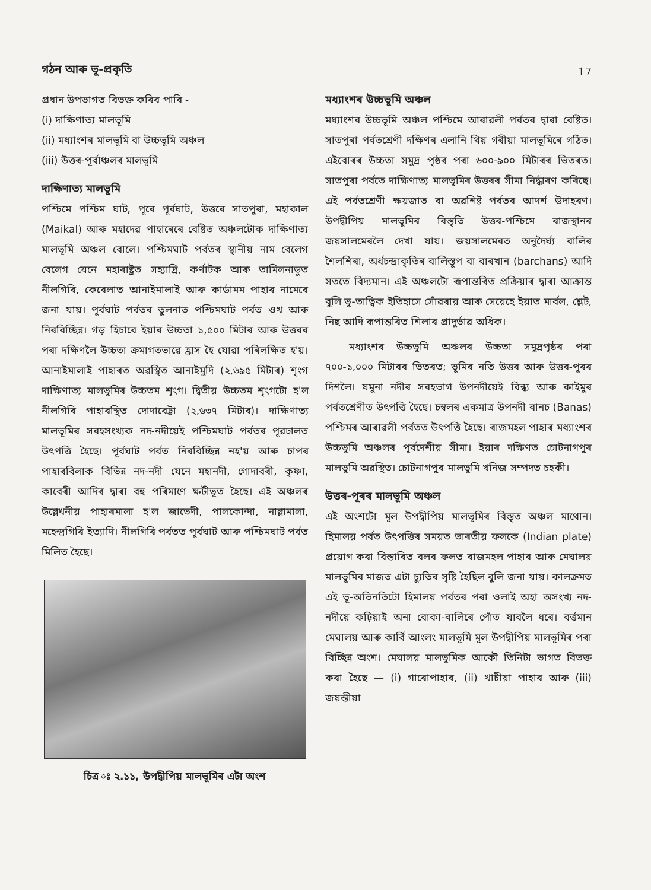গঠন আৰু ভূ-প্ৰকৃতি
17
প্ৰধান উপভাগত বিভক্ত কৰিব পাৰি -
(i) দাক্ষিণাত্য মালভূমি
(ii) মধ্যাংশৰ মালভূমি বা উচ্চভূমি অঞ্চল
(iii) উত্তৰ-পূৰ্বাঞ্চলৰ মালভূমি
দাক্ষিণাত্য মালভূমি
পশ্চিমে পশ্চিম ঘাট, পূৰে পূৰ্বঘাট, উত্তৰে সাতপুৰা, মহাকাল (Maikal) আৰু মহাদেৱ পাহাৰেৰে বেষ্টিত অঞ্চলটোক দাক্ষিণাত্য মালভূমি অঞ্চল বোলে। পশ্চিমঘাট পৰ্বতৰ স্থানীয় নাম বেলেগ বেলেগ যেনে মহাৰাষ্ট্ৰত সহ্যাদ্ৰি, কৰ্ণাটক আৰু তামিলনাডুত নীলগিৰি, কেৰেলাত আনাইমালাই আৰু কাৰ্ডামম পাহাৰ নামেৰে জনা যায়। পূৰ্বঘাট পৰ্বতৰ তুলনাত পশ্চিমঘাট পৰ্বত ওখ আৰু নিৰবিচ্ছিন্ন। গড় হিচাবে ইয়াৰ উচ্চতা ১,৫০০ মিটাৰ আৰু উত্তৰৰ পৰা দক্ষিণলৈ উচ্চতা ক্ৰমাগতভাৱে হ্ৰাস হৈ যোৱা পৰিলক্ষিত হ'য়। আনাইমালাই পাহাৰত অৱস্থিত আনাইমুদি (২,৬৯৫ মিটাৰ) শৃংগ দাক্ষিণাত্য মালভূমিৰ উচ্চতম শৃংগ। দ্বিতীয় উচ্চতম শৃংগটো হ'ল নীলগিৰি পাহাৰস্থিত দোদাবেট্টা (২,৬৩৭ মিটাৰ)। দাক্ষিণাত্য মালভূমিৰ সৰহসংখ্যক নদ-নদীয়েই পশ্চিমঘাট পৰ্বতৰ পূৱঢালত উৎপত্তি হৈছে। পূৰ্বঘাট পৰ্বত নিৰবিচ্ছিন্ন নহ'য় আৰু চাপৰ পাহাৰবিলাক বিভিন্ন নদ-নদী যেনে মহানদী, গোদাবৰী, কৃষ্ণা, কাবেৰী আদিৰ দ্বাৰা বহু পৰিমাণে ক্ষটীভূত হৈছে। এই অঞ্চলৰ উল্লেখনীয় পাহাৰমালা হ'ল জাভেদী, পালকোন্দা, নাল্লামালা, মহেন্দ্ৰগিৰি ইত্যাদি। নীলগিৰি পৰ্বতত পূৰ্বঘাট আৰু পশ্চিমঘাট পৰ্বত মিলিত হৈছে।
চিত্ৰ ঃ ২.১১, উপদ্বীপিয় মালভূমিৰ এটা অংশ
মধ্যাংশৰ উচ্চভূমি অঞ্চল
মধ্যাংশৰ উচ্চভূমি অঞ্চল পশ্চিমে আৰাৱলী পৰ্বতৰ দ্বাৰা বেষ্টিত। সাতপুৰা পৰ্বতশ্ৰেণী দক্ষিণৰ এলানি থিয় গৰীয়া মালভূমিৰে গঠিত। এইবোৰৰ উচ্চতা সমুদ্ৰ পৃষ্ঠৰ পৰা ৬০০-৯০০ মিটাৰৰ ভিতৰত। সাতপুৰা পৰ্বতে দাক্ষিণাত্য মালভূমিৰ উত্তৰৰ সীমা নিৰ্দ্ধাৰণ কৰিছে। এই পৰ্বতশ্ৰেণী ক্ষয়জাত বা অৱশিষ্ট পৰ্বতৰ আদৰ্শ উদাহৰণ। উপদ্বীপিয় মালভূমিৰ বিস্তৃতি উত্তৰ-পশ্চিমে ৰাজস্থানৰ জয়সালমেৰলৈ দেখা যায়। জয়সালমেৰত অনুদৈৰ্ঘ্য বালিৰ শৈলশিৰা, অৰ্ধচন্দ্ৰাকৃতিৰ বালিস্তূপ বা বাৰখান (barchans) আদি সততে বিদ্যমান। এই অঞ্চলটো ৰূপান্তৰিত প্ৰক্ৰিয়াৰ দ্বাৰা আক্ৰান্ত বুলি ভূ-তাত্বিক ইতিহাসে সোঁৱৰায় আৰু সেয়েহে ইয়াত মাৰ্বল, শ্লেট, নিছ আদি ৰূপান্তৰিত শিলাৰ প্ৰাদুৰ্ভাৱ অধিক।
মধ্যাংশৰ উচ্চভূমি অঞ্চলৰ উচ্চতা সমুদ্ৰপৃষ্ঠৰ পৰা ৭০০-১,০০০ মিটাৰৰ ভিতৰত; ভূমিৰ নতি উত্তৰ আৰু উত্তৰ-পূৰৰ দিশলৈ। যমুনা নদীৰ সৰহভাগ উপনদীয়েই বিন্ধ্য আৰু কাইমুৰ পৰ্বতশ্ৰেণীত উৎপত্তি হৈছে। চম্বলৰ একমাত্ৰ উপনদী বানচ (Banas) পশ্চিমৰ আৰাৱলী পৰ্বতত উৎপত্তি হৈছে। ৰাজমহল পাহাৰ মধ্যাংশৰ উচ্চভূমি অঞ্চলৰ পূৰ্বদেশীয় সীমা। ইয়াৰ দক্ষিণত চোটনাগপুৰ মালভূমি অৱস্থিত। চোটনাগপুৰ মালভূমি খনিজ সম্পদত চহকী।
উত্তৰ-পূৰৰ মালভূমি অঞ্চল
এই অংশটো মূল উপদ্বীপিয় মালভূমিৰ বিস্তৃত অঞ্চল মাথোন। হিমালয় পৰ্বত উৎপত্তিৰ সময়ত ভাৰতীয় ফলকে (Indian plate) প্ৰয়োগ কৰা বিস্তাৰিত বলৰ ফলত ৰাজমহল পাহাৰ আৰু মেঘালয় মালভূমিৰ মাজত এটা চ্যুতিৰ সৃষ্টি হৈছিল বুলি জনা যায়। কালক্ৰমত এই ভূ-অভিনতিটো হিমালয় পৰ্বতৰ পৰা ওলাই অহা অসংখ্য নদ-নদীয়ে কঢ়িয়াই অনা বোকা-বালিৰে পোঁত যাবলৈ ধৰে। বৰ্ত্তমান মেঘালয় আৰু কাৰ্বি আংলং মালভূমি মূল উপদ্বীপিয় মালভূমিৰ পৰা বিচ্ছিন্ন অংশ। মেঘালয় মালভূমিক আকৌ তিনিটা ভাগত বিভক্ত কৰা হৈছে — (i) গাৰোপাহাৰ, (ii) খাচীয়া পাহাৰ আৰু (iii) জয়ন্তীয়া